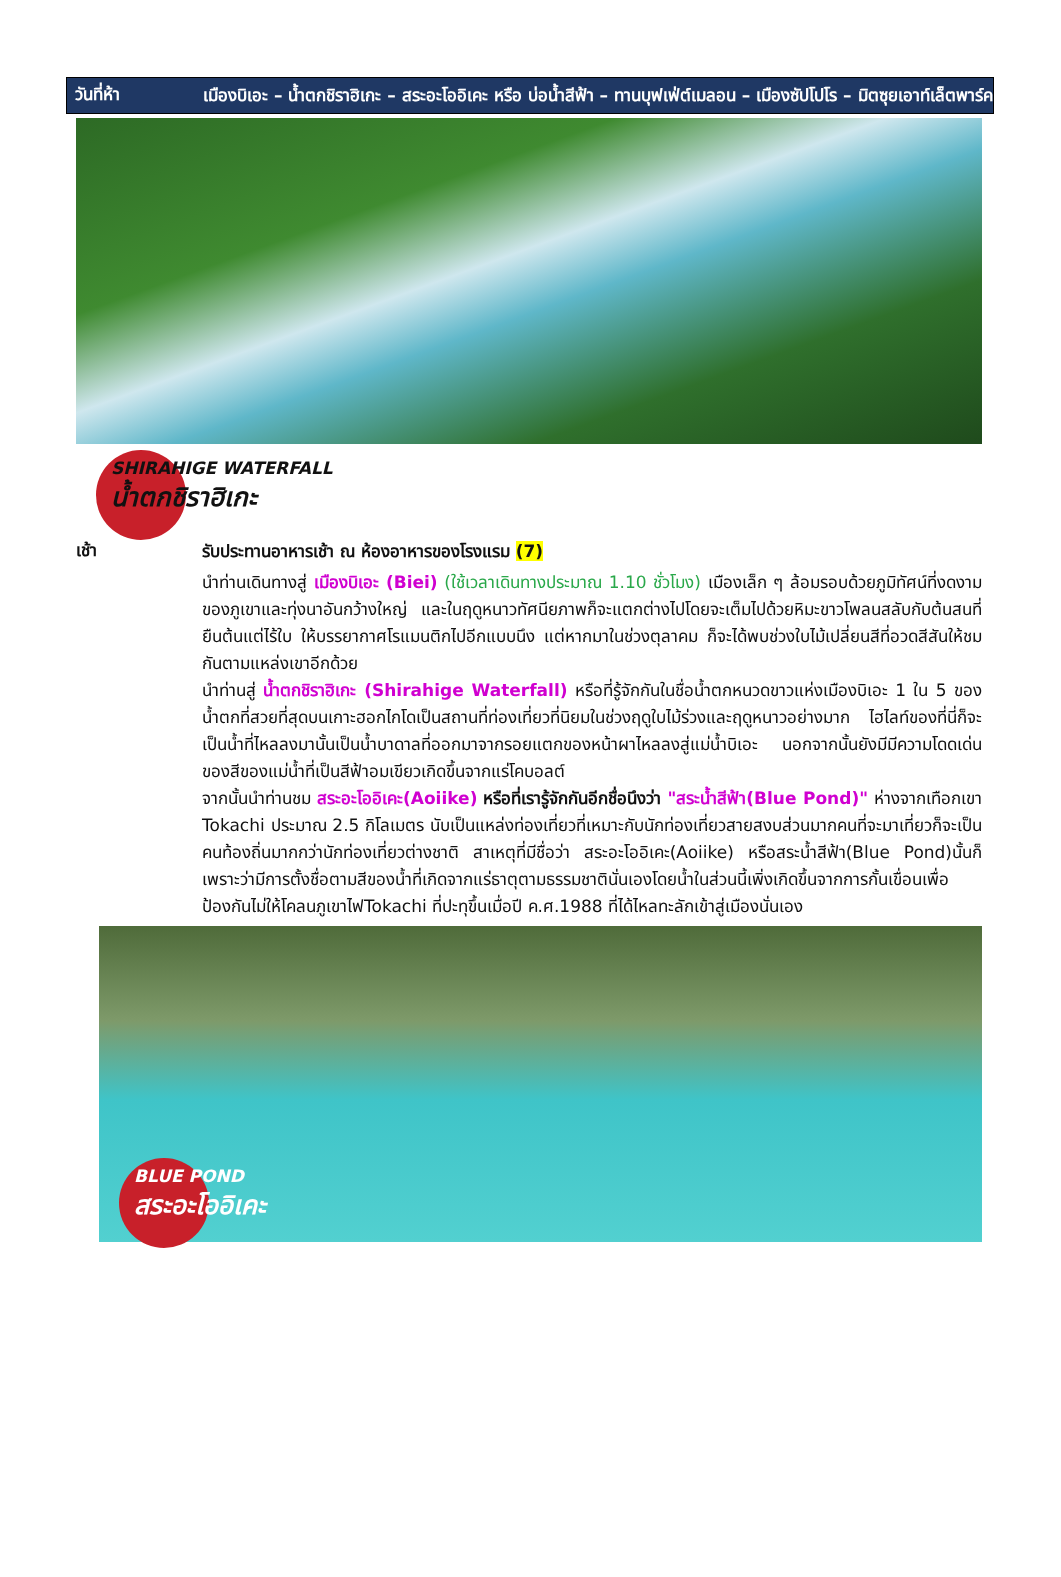วันที่ห้า
เมืองบิเอะ – น้ำตกชิราฮิเกะ – สระอะโออิเคะ หรือ บ่อน้ำสีฟ้า – ทานบุฟเฟ่ต์เมลอน – เมืองซัปโปโร – มิตซุยเอาท์เล็ตพาร์ค
SHIRAHIGE WATERFALL
น้ำตกชิราฮิเกะ
เช้า
รับประทานอาหารเช้า ณ ห้องอาหารของโรงแรม (7)
นำท่านเดินทางสู่ เมืองบิเอะ (Biei) (ใช้เวลาเดินทางประมาณ 1.10 ชั่วโมง) เมืองเล็ก ๆ ล้อมรอบด้วยภูมิทัศน์ที่งดงามของภูเขาและทุ่งนาอันกว้างใหญ่ และในฤดูหนาวทัศนียภาพก็จะแตกต่างไปโดยจะเต็มไปด้วยหิมะขาวโพลนสลับกับต้นสนที่ยืนต้นแต่ไร้ใบ ให้บรรยากาศโรแมนติกไปอีกแบบนึง แต่หากมาในช่วงตุลาคม ก็จะได้พบช่วงใบไม้เปลี่ยนสีที่อวดสีสันให้ชมกันตามแหล่งเขาอีกด้วย
นำท่านสู่ น้ำตกชิราฮิเกะ (Shirahige Waterfall) หรือที่รู้จักกันในชื่อน้ำตกหนวดขาวแห่งเมืองบิเอะ 1 ใน 5 ของน้ำตกที่สวยที่สุดบนเกาะฮอกไกโดเป็นสถานที่ท่องเที่ยวที่นิยมในช่วงฤดูใบไม้ร่วงและฤดูหนาวอย่างมาก ไฮไลท์ของที่นี่ก็จะเป็นน้ำที่ไหลลงมานั้นเป็นน้ำบาดาลที่ออกมาจากรอยแตกของหน้าผาไหลลงสู่แม่น้ำบิเอะ นอกจากนั้นยังมีมีความโดดเด่นของสีของแม่น้ำที่เป็นสีฟ้าอมเขียวเกิดขึ้นจากแร่โคบอลต์
จากนั้นนำท่านชม สระอะโออิเคะ(Aoiike) หรือที่เรารู้จักกันอีกชื่อนึงว่า "สระน้ำสีฟ้า(Blue Pond)" ห่างจากเทือกเขา Tokachi ประมาณ 2.5 กิโลเมตร นับเป็นแหล่งท่องเที่ยวที่เหมาะกับนักท่องเที่ยวสายสงบส่วนมากคนที่จะมาเที่ยวก็จะเป็นคนท้องถิ่นมากกว่านักท่องเที่ยวต่างชาติ สาเหตุที่มีชื่อว่า สระอะโออิเคะ(Aoiike) หรือสระน้ำสีฟ้า(Blue Pond)นั้นก็เพราะว่ามีการตั้งชื่อตามสีของน้ำที่เกิดจากแร่ธาตุตามธรรมชาตินั่นเองโดยน้ำในส่วนนี้เพิ่งเกิดขึ้นจากการกั้นเขื่อนเพื่อป้องกันไม่ให้โคลนภูเขาไฟTokachi ที่ปะทุขึ้นเมื่อปี ค.ศ.1988 ที่ได้ไหลทะลักเข้าสู่เมืองนั่นเอง
BLUE POND
สระอะโออิเคะ